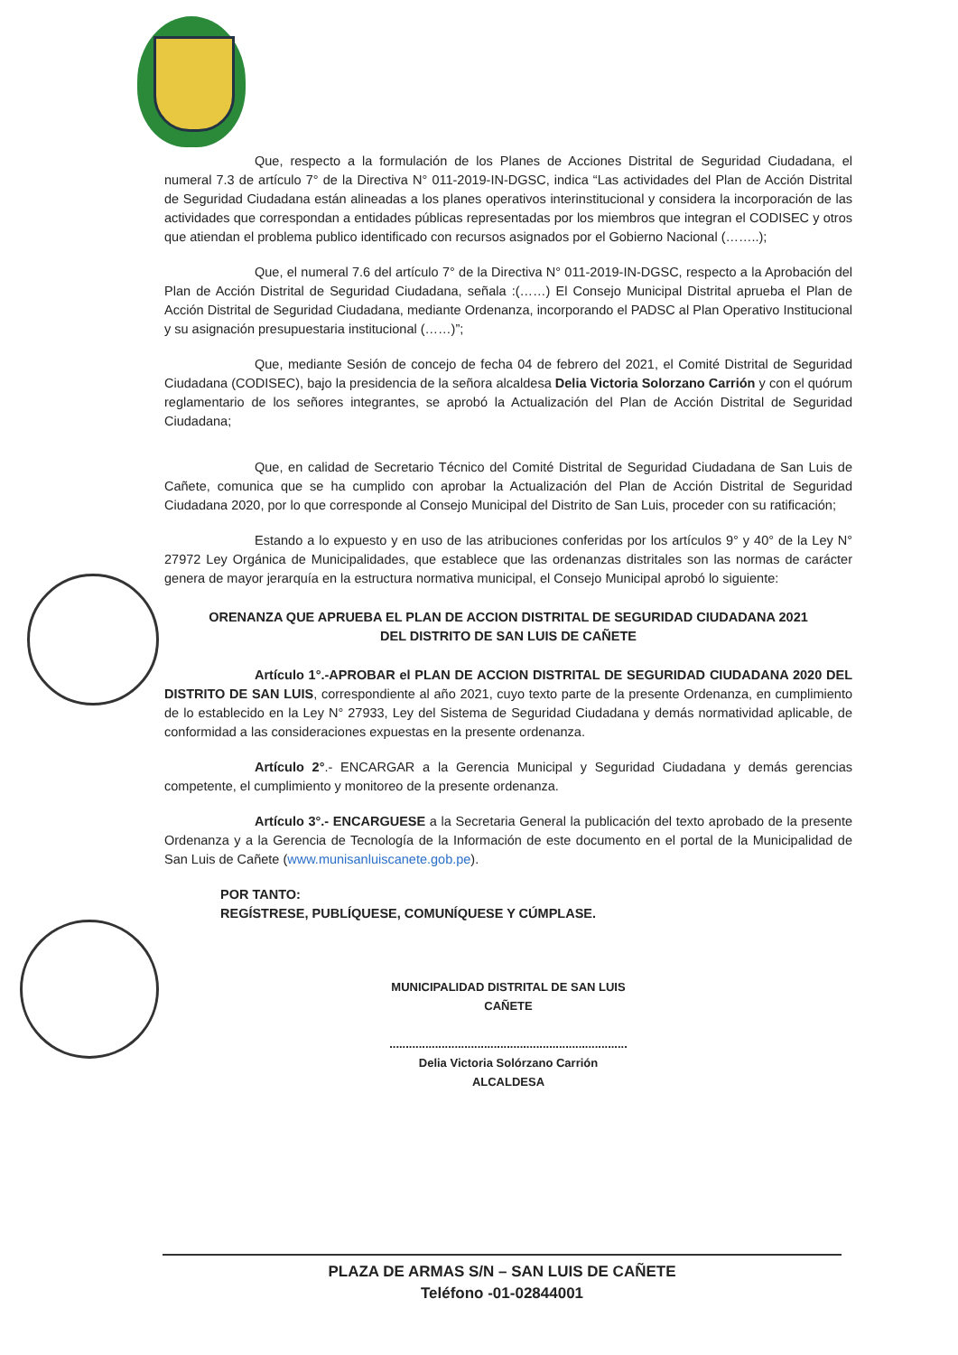Que, respecto a la formulación de los Planes de Acciones Distrital de Seguridad Ciudadana, el numeral 7.3 de artículo 7° de la Directiva N° 011-2019-IN-DGSC, indica “Las actividades del Plan de Acción Distrital de Seguridad Ciudadana están alineadas a los planes operativos interinstitucional y considera la incorporación de las actividades que correspondan a entidades públicas representadas por los miembros que integran el CODISEC y otros que atiendan el problema publico identificado con recursos asignados por el Gobierno Nacional (……..);
Que, el numeral 7.6 del artículo 7° de la Directiva N° 011-2019-IN-DGSC, respecto a la Aprobación del Plan de Acción Distrital de Seguridad Ciudadana, señala :(……) El Consejo Municipal Distrital aprueba el Plan de Acción Distrital de Seguridad Ciudadana, mediante Ordenanza, incorporando el PADSC al Plan Operativo Institucional y su asignación presupuestaria institucional (……)”;
Que, mediante Sesión de concejo de fecha 04 de febrero del 2021, el Comité Distrital de Seguridad Ciudadana (CODISEC), bajo la presidencia de la señora alcaldesa Delia Victoria Solorzano Carrión y con el quórum reglamentario de los señores integrantes, se aprobó la Actualización del Plan de Acción Distrital de Seguridad Ciudadana;
Que, en calidad de Secretario Técnico del Comité Distrital de Seguridad Ciudadana de San Luis de Cañete, comunica que se ha cumplido con aprobar la Actualización del Plan de Acción Distrital de Seguridad Ciudadana 2020, por lo que corresponde al Consejo Municipal del Distrito de San Luis, proceder con su ratificación;
Estando a lo expuesto y en uso de las atribuciones conferidas por los artículos 9° y 40° de la Ley N° 27972 Ley Orgánica de Municipalidades, que establece que las ordenanzas distritales son las normas de carácter genera de mayor jerarquía en la estructura normativa municipal, el Consejo Municipal aprobó lo siguiente:
ORENANZA QUE APRUEBA EL PLAN DE ACCION DISTRITAL DE SEGURIDAD CIUDADANA 2021
DEL DISTRITO DE SAN LUIS DE CAÑETE
Artículo 1°.-APROBAR el PLAN DE ACCION DISTRITAL DE SEGURIDAD CIUDADANA 2020 DEL DISTRITO DE SAN LUIS, correspondiente al año 2021, cuyo texto parte de la presente Ordenanza, en cumplimiento de lo establecido en la Ley N° 27933, Ley del Sistema de Seguridad Ciudadana y demás normatividad aplicable, de conformidad a las consideraciones expuestas en la presente ordenanza.
Artículo 2°.- ENCARGAR a la Gerencia Municipal y Seguridad Ciudadana y demás gerencias competente, el cumplimiento y monitoreo de la presente ordenanza.
Artículo 3°.- ENCARGUESE a la Secretaria General la publicación del texto aprobado de la presente Ordenanza y a la Gerencia de Tecnología de la Información de este documento en el portal de la Municipalidad de San Luis de Cañete (www.munisanluiscanete.gob.pe).
POR TANTO:
REGÍSTRESE, PUBLÍQUESE, COMUNÍQUESE Y CÚMPLASE.
MUNICIPALIDAD DISTRITAL DE SAN LUIS
CAÑETE
.........................................................................
Delia Victoria Solórzano Carrión
ALCALDESA
PLAZA DE ARMAS S/N – SAN LUIS DE CAÑETE
Teléfono -01-02844001